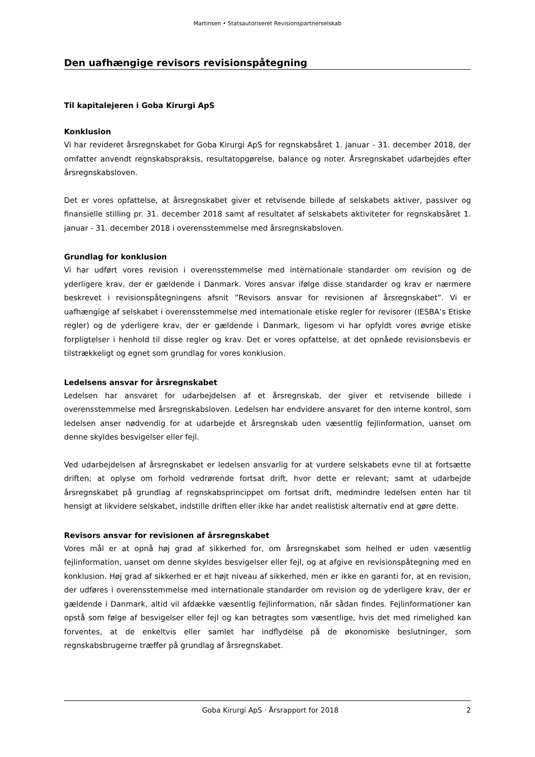Martinsen • Statsautoriseret Revisionspartnerselskab
Den uafhængige revisors revisionspåtegning
Til kapitalejeren i Goba Kirurgi ApS
Konklusion
Vi har revideret årsregnskabet for Goba Kirurgi ApS for regnskabsåret 1. januar - 31. december 2018, der omfatter anvendt regnskabspraksis, resultatopgørelse, balance og noter. Årsregnskabet udarbejdes efter årsregnskabsloven.
Det er vores opfattelse, at årsregnskabet giver et retvisende billede af selskabets aktiver, passiver og finansielle stilling pr. 31. december 2018 samt af resultatet af selskabets aktiviteter for regnskabsåret 1. januar - 31. december 2018 i overensstemmelse med årsregnskabsloven.
Grundlag for konklusion
Vi har udført vores revision i overensstemmelse med internationale standarder om revision og de yderligere krav, der er gældende i Danmark. Vores ansvar ifølge disse standarder og krav er nærmere beskrevet i revisionspåtegningens afsnit ”Revisors ansvar for revisionen af årsregnskabet”. Vi er uafhængige af selskabet i overensstemmelse med internationale etiske regler for revisorer (IESBA’s Etiske regler) og de yderligere krav, der er gældende i Danmark, ligesom vi har opfyldt vores øvrige etiske forpligtelser i henhold til disse regler og krav. Det er vores opfattelse, at det opnåede revisionsbevis er tilstrækkeligt og egnet som grundlag for vores konklusion.
Ledelsens ansvar for årsregnskabet
Ledelsen har ansvaret for udarbejdelsen af et årsregnskab, der giver et retvisende billede i overensstemmelse med årsregnskabsloven. Ledelsen har endvidere ansvaret for den interne kontrol, som ledelsen anser nødvendig for at udarbejde et årsregnskab uden væsentlig fejlinformation, uanset om denne skyldes besvigelser eller fejl.
Ved udarbejdelsen af årsregnskabet er ledelsen ansvarlig for at vurdere selskabets evne til at fortsætte driften; at oplyse om forhold vedrørende fortsat drift, hvor dette er relevant; samt at udarbejde årsregnskabet på grundlag af regnskabsprincippet om fortsat drift, medmindre ledelsen enten har til hensigt at likvidere selskabet, indstille driften eller ikke har andet realistisk alternativ end at gøre dette.
Revisors ansvar for revisionen af årsregnskabet
Vores mål er at opnå høj grad af sikkerhed for, om årsregnskabet som helhed er uden væsentlig fejlinformation, uanset om denne skyldes besvigelser eller fejl, og at afgive en revisionspåtegning med en konklusion. Høj grad af sikkerhed er et højt niveau af sikkerhed, men er ikke en garanti for, at en revision, der udføres i overensstemmelse med internationale standarder om revision og de yderligere krav, der er gældende i Danmark, altid vil afdække væsentlig fejlinformation, når sådan findes. Fejlinformationer kan opstå som følge af besvigelser eller fejl og kan betragtes som væsentlige, hvis det med rimelighed kan forventes, at de enkeltvis eller samlet har indflydelse på de økonomiske beslutninger, som regnskabsbrugerne træffer på grundlag af årsregnskabet.
Goba Kirurgi ApS · Årsrapport for 2018 2